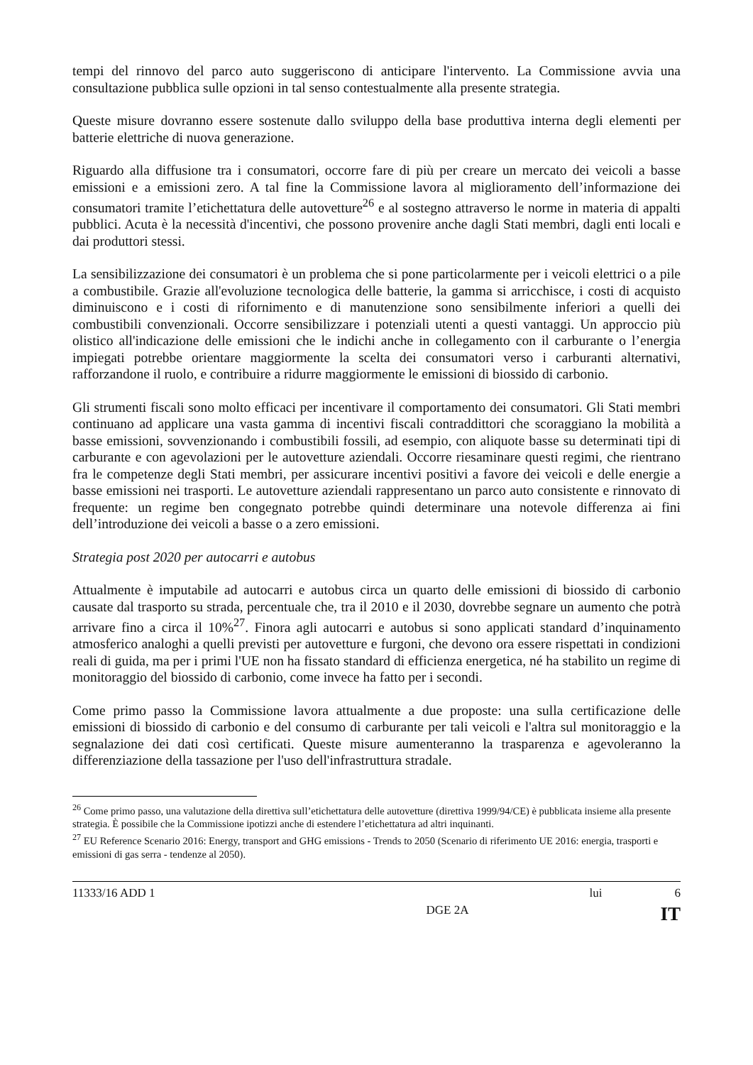tempi del rinnovo del parco auto suggeriscono di anticipare l'intervento. La Commissione avvia una consultazione pubblica sulle opzioni in tal senso contestualmente alla presente strategia.
Queste misure dovranno essere sostenute dallo sviluppo della base produttiva interna degli elementi per batterie elettriche di nuova generazione.
Riguardo alla diffusione tra i consumatori, occorre fare di più per creare un mercato dei veicoli a basse emissioni e a emissioni zero. A tal fine la Commissione lavora al miglioramento dell’informazione dei consumatori tramite l’etichettatura delle autovetture<sup>26</sup> e al sostegno attraverso le norme in materia di appalti pubblici. Acuta è la necessità d'incentivi, che possono provenire anche dagli Stati membri, dagli enti locali e dai produttori stessi.
La sensibilizzazione dei consumatori è un problema che si pone particolarmente per i veicoli elettrici o a pile a combustibile. Grazie all'evoluzione tecnologica delle batterie, la gamma si arricchisce, i costi di acquisto diminuiscono e i costi di rifornimento e di manutenzione sono sensibilmente inferiori a quelli dei combustibili convenzionali. Occorre sensibilizzare i potenziali utenti a questi vantaggi. Un approccio più olistico all'indicazione delle emissioni che le indichi anche in collegamento con il carburante o l’energia impiegati potrebbe orientare maggiormente la scelta dei consumatori verso i carburanti alternativi, rafforzandone il ruolo, e contribuire a ridurre maggiormente le emissioni di biossido di carbonio.
Gli strumenti fiscali sono molto efficaci per incentivare il comportamento dei consumatori. Gli Stati membri continuano ad applicare una vasta gamma di incentivi fiscali contraddittori che scoraggiano la mobilità a basse emissioni, sovvenzionando i combustibili fossili, ad esempio, con aliquote basse su determinati tipi di carburante e con agevolazioni per le autovetture aziendali. Occorre riesaminare questi regimi, che rientrano fra le competenze degli Stati membri, per assicurare incentivi positivi a favore dei veicoli e delle energie a basse emissioni nei trasporti. Le autovetture aziendali rappresentano un parco auto consistente e rinnovato di frequente: un regime ben congegnato potrebbe quindi determinare una notevole differenza ai fini dell’introduzione dei veicoli a basse o a zero emissioni.
Strategia post 2020 per autocarri e autobus
Attualmente è imputabile ad autocarri e autobus circa un quarto delle emissioni di biossido di carbonio causate dal trasporto su strada, percentuale che, tra il 2010 e il 2030, dovrebbe segnare un aumento che potrà arrivare fino a circa il 10%<sup>27</sup>. Finora agli autocarri e autobus si sono applicati standard d’inquinamento atmosferico analoghi a quelli previsti per autovetture e furgoni, che devono ora essere rispettati in condizioni reali di guida, ma per i primi l'UE non ha fissato standard di efficienza energetica, né ha stabilito un regime di monitoraggio del biossido di carbonio, come invece ha fatto per i secondi.
Come primo passo la Commissione lavora attualmente a due proposte: una sulla certificazione delle emissioni di biossido di carbonio e del consumo di carburante per tali veicoli e l'altra sul monitoraggio e la segnalazione dei dati così certificati. Queste misure aumenteranno la trasparenza e agevoleranno la differenziazione della tassazione per l'uso dell'infrastruttura stradale.
<sup>26</sup> Come primo passo, una valutazione della direttiva sull’etichettatura delle autovetture (direttiva 1999/94/CE) è pubblicata insieme alla presente strategia. È possibile che la Commissione ipotizzi anche di estendere l’etichettatura ad altri inquinanti.
<sup>27</sup> EU Reference Scenario 2016: Energy, transport and GHG emissions - Trends to 2050 (Scenario di riferimento UE 2016: energia, trasporti e emissioni di gas serra - tendenze al 2050).
11333/16 ADD 1 lui 6
DGE 2A IT